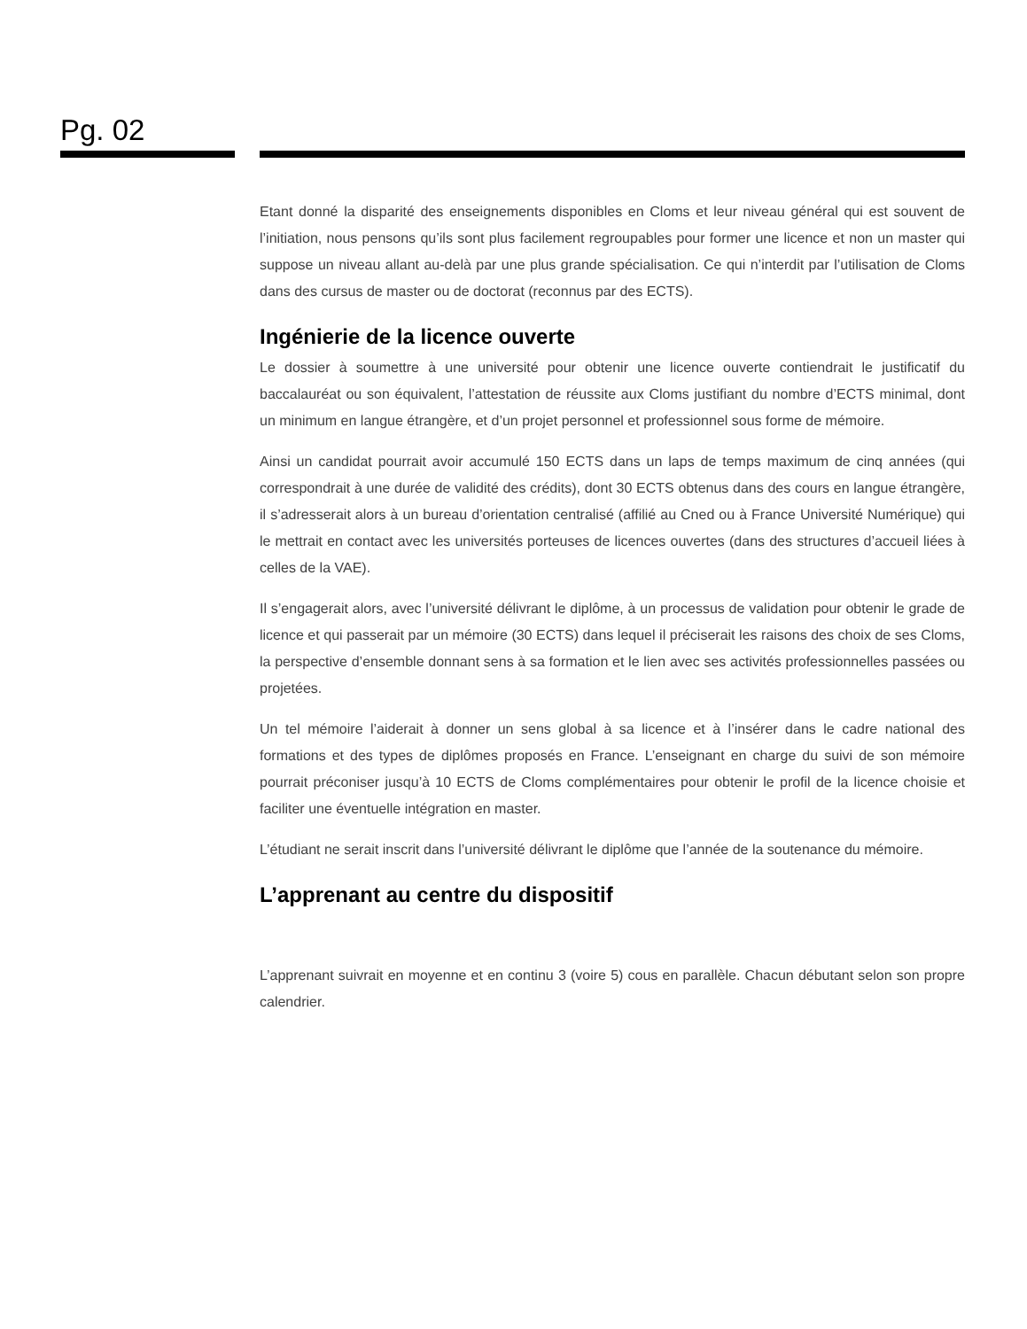Pg. 02
Etant donné la disparité des enseignements disponibles en Cloms et leur niveau général qui est souvent de l’initiation, nous pensons qu’ils sont plus facilement regroupables pour former une licence et non un master qui suppose un niveau allant au-delà par une plus grande spécialisation. Ce qui n’interdit par l’utilisation de Cloms dans des cursus de master ou de doctorat (reconnus par des ECTS).
Ingénierie de la licence ouverte
Le dossier à soumettre à une université pour obtenir une licence ouverte contiendrait le justificatif du baccalauréat ou son équivalent, l’attestation de réussite aux Cloms justifiant du nombre d’ECTS minimal, dont un minimum en langue étrangère, et d’un projet personnel et professionnel sous forme de mémoire.
Ainsi un candidat pourrait avoir accumulé 150 ECTS dans un laps de temps maximum de cinq années (qui correspondrait à une durée de validité des crédits), dont 30 ECTS obtenus dans des cours en langue étrangère, il s’adresserait alors à un bureau d’orientation centralisé (affilié au Cned ou à France Université Numérique) qui le mettrait en contact avec les universités porteuses de licences ouvertes (dans des structures d’accueil liées à celles de la VAE).
Il s’engagerait alors, avec l’université délivrant le diplôme, à un processus de validation pour obtenir le grade de licence et qui passerait par un mémoire (30 ECTS) dans lequel il préciserait les raisons des choix de ses Cloms, la perspective d’ensemble donnant sens à sa formation et le lien avec ses activités professionnelles passées ou projetées.
Un tel mémoire l’aiderait à donner un sens global à sa licence et à l’insérer dans le cadre national des formations et des types de diplômes proposés en France. L’enseignant en charge du suivi de son mémoire pourrait préconiser jusqu’à 10 ECTS de Cloms complémentaires pour obtenir le profil de la licence choisie et faciliter une éventuelle intégration en master.
L’étudiant ne serait inscrit dans l’université délivrant le diplôme que l’année de la soutenance du mémoire.
L’apprenant au centre du dispositif
L’apprenant suivrait en moyenne et en continu 3 (voire 5) cous en parallèle. Chacun débutant selon son propre calendrier.